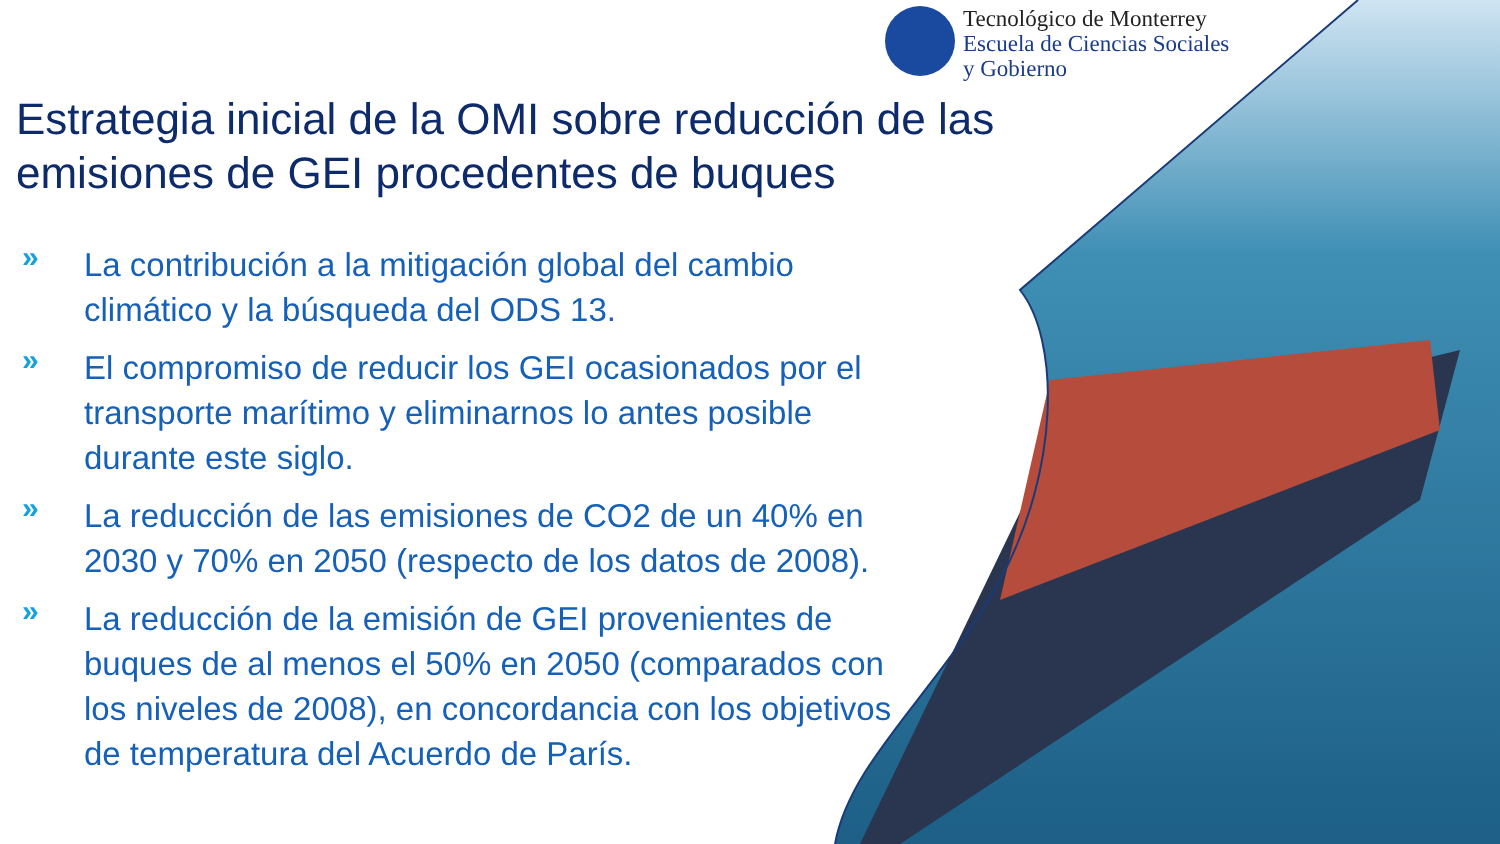Tecnológico de Monterrey
Escuela de Ciencias Sociales
y Gobierno
Estrategia inicial de la OMI sobre reducción de las emisiones de GEI procedentes de buques
» La contribución a la mitigación global del cambio climático y la búsqueda del ODS 13.
» El compromiso de reducir los GEI ocasionados por el transporte marítimo y eliminarnos lo antes posible durante este siglo.
» La reducción de las emisiones de CO2 de un 40% en 2030 y 70% en 2050 (respecto de los datos de 2008).
» La reducción de la emisión de GEI provenientes de buques de al menos el 50% en 2050 (comparados con los niveles de 2008), en concordancia con los objetivos de temperatura del Acuerdo de París.